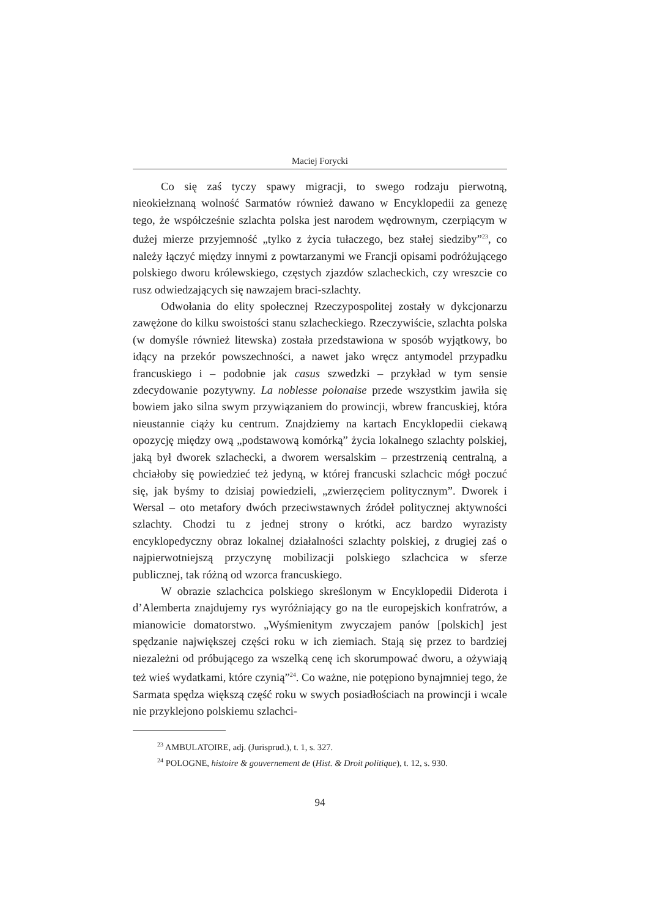Maciej Forycki
Co się zaś tyczy spawy migracji, to swego rodzaju pierwotną, nieokiełznaną wolność Sarmatów również dawano w Encyklopedii za genezę tego, że współcześnie szlachta polska jest narodem wędrownym, czerpiącym w dużej mierze przyjemność „tylko z życia tułaczego, bez stałej siedziby”<sup>23</sup>, co należy łączyć między innymi z powtarzanymi we Francji opisami podróżującego polskiego dworu królewskiego, częstych zjazdów szlacheckich, czy wreszcie co rusz odwiedzających się nawzajem braci-szlachty.
Odwołania do elity społecznej Rzeczypospolitej zostały w dykcjonarzu zawężone do kilku swoistości stanu szlacheckiego. Rzeczywiście, szlachta polska (w domyśle również litewska) została przedstawiona w sposób wyjątkowy, bo idący na przekór powszechności, a nawet jako wręcz antymodel przypadku francuskiego i – podobnie jak casus szwedzki – przykład w tym sensie zdecydowanie pozytywny. La noblesse polonaise przede wszystkim jawiła się bowiem jako silna swym przywiązaniem do prowincji, wbrew francuskiej, która nieustannie ciąży ku centrum. Znajdziemy na kartach Encyklopedii ciekawą opozycję między ową „podstawową komórką” życia lokalnego szlachty polskiej, jaką był dworek szlachecki, a dworem wersalskim – przestrzenią centralną, a chciałoby się powiedzieć też jedyną, w której francuski szlachcic mógł poczuć się, jak byśmy to dzisiaj powiedzieli, „zwierzęciem politycznym”. Dworek i Wersal – oto metafory dwóch przeciwstawnych źródeł politycznej aktywności szlachty. Chodzi tu z jednej strony o krótki, acz bardzo wyrazisty encyklopedyczny obraz lokalnej działalności szlachty polskiej, z drugiej zaś o najpierwotniejszą przyczynę mobilizacji polskiego szlachcica w sferze publicznej, tak różną od wzorca francuskiego.
W obrazie szlachcica polskiego skreślonym w Encyklopedii Diderota i d’Alemberta znajdujemy rys wyróżniający go na tle europejskich konfratrów, a mianowicie domatorstwo. „Wyśmienitym zwyczajem panów [polskich] jest spędzanie największej części roku w ich ziemiach. Stają się przez to bardziej niezależni od próbującego za wszelką cenę ich skorumpować dworu, a ożywiają też wieś wydatkami, które czynią”<sup>24</sup>. Co ważne, nie potępiono bynajmniej tego, że Sarmata spędza większą część roku w swych posiadłościach na prowincji i wcale nie przyklejono polskiemu szlachci-
<sup>23</sup> AMBULATOIRE, adj. (Jurisprud.), t. 1, s. 327.
<sup>24</sup> POLOGNE, histoire & gouvernement de (Hist. & Droit politique), t. 12, s. 930.
94